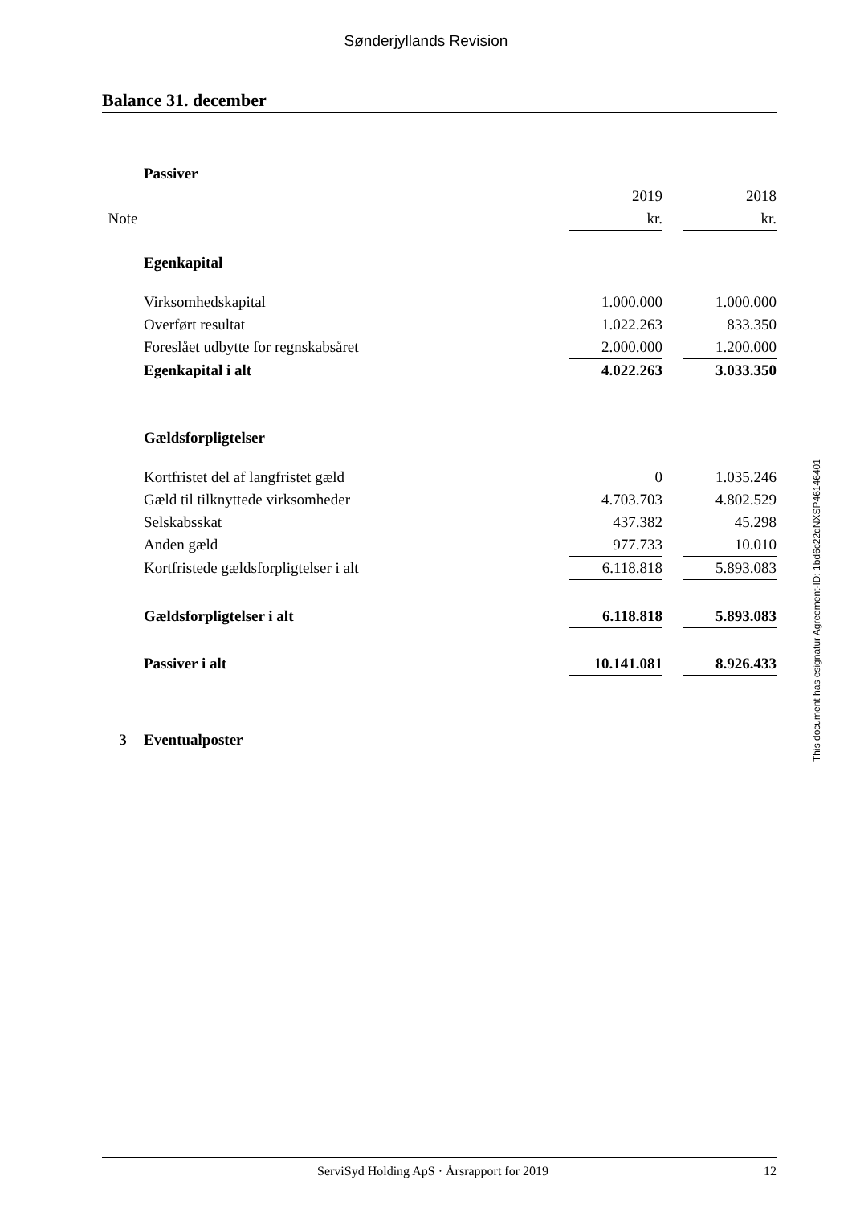Sønderjyllands Revision
Balance 31. december
| | Passiver | | | |
| | | 2019 | | 2018 |
| Note | | kr. | | kr. |
| | Egenkapital | | | |
| | Virksomhedskapital | 1.000.000 | | 1.000.000 |
| | Overført resultat | 1.022.263 | | 833.350 |
| | Foreslået udbytte for regnskabsåret | 2.000.000 | | 1.200.000 |
| | Egenkapital i alt | 4.022.263 | | 3.033.350 |
| | Gældsforpligtelser | | | |
| | Kortfristet del af langfristet gæld | 0 | | 1.035.246 |
| | Gæld til tilknyttede virksomheder | 4.703.703 | | 4.802.529 |
| | Selskabsskat | 437.382 | | 45.298 |
| | Anden gæld | 977.733 | | 10.010 |
| | Kortfristede gældsforpligtelser i alt | 6.118.818 | | 5.893.083 |
| | Gældsforpligtelser i alt | 6.118.818 | | 5.893.083 |
| | Passiver i alt | 10.141.081 | | 8.926.433 |
| 3 | Eventualposter | | | |
This document has esignatur Agreement-ID: 1bd6c22dNXSP46146401
ServiSyd Holding ApS · Årsrapport for 2019 12